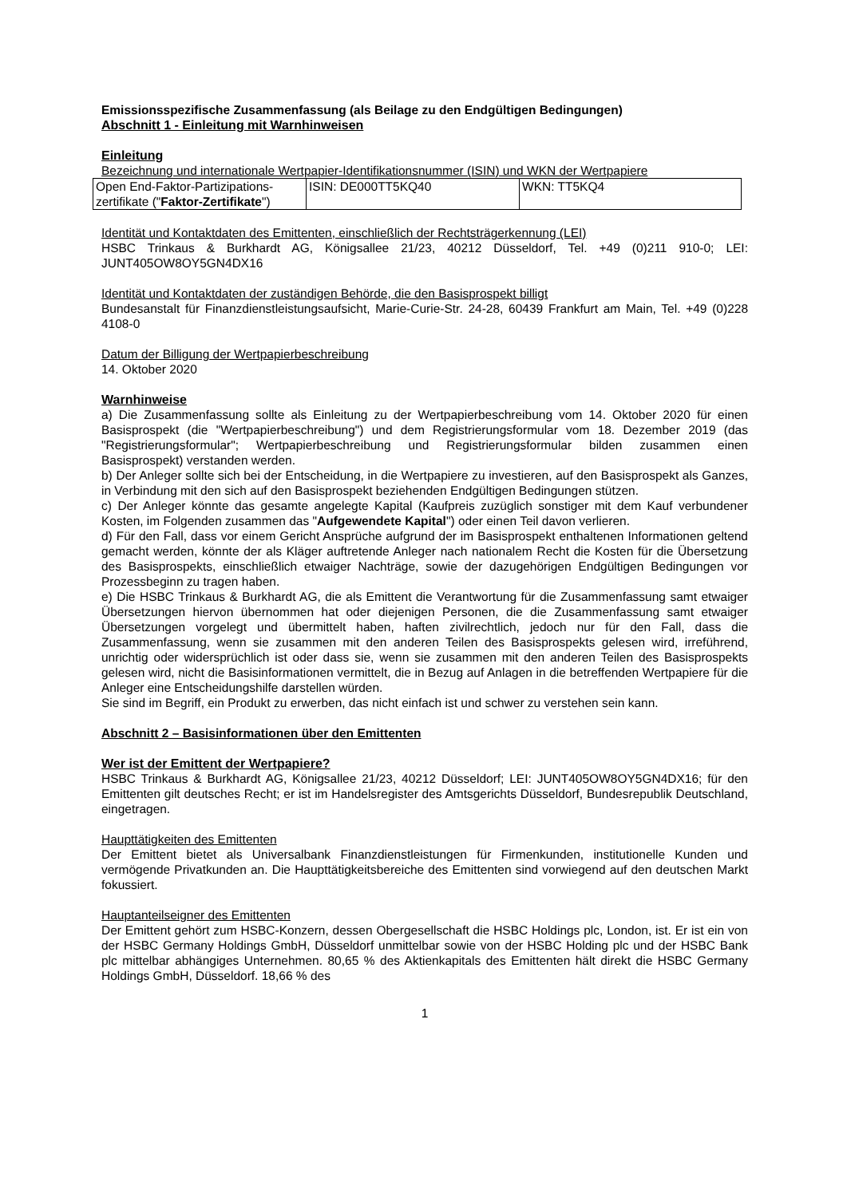Emissionsspezifische Zusammenfassung (als Beilage zu den Endgültigen Bedingungen)
Abschnitt 1 - Einleitung mit Warnhinweisen
Einleitung
Bezeichnung und internationale Wertpapier-Identifikationsnummer (ISIN) und WKN der Wertpapiere
| Open End-Faktor-Partizipations-zertifikate (" Faktor-Zertifikate ") | ISIN: DE000TT5KQ40 | WKN: TT5KQ4 |
Identität und Kontaktdaten des Emittenten, einschließlich der Rechtsträgerkennung (LEI)
HSBC Trinkaus & Burkhardt AG, Königsallee 21/23, 40212 Düsseldorf, Tel. +49 (0)211 910-0; LEI: JUNT405OW8OY5GN4DX16
Identität und Kontaktdaten der zuständigen Behörde, die den Basisprospekt billigt
Bundesanstalt für Finanzdienstleistungsaufsicht, Marie-Curie-Str. 24-28, 60439 Frankfurt am Main, Tel. +49 (0)228 4108-0
Datum der Billigung der Wertpapierbeschreibung
14. Oktober 2020
Warnhinweise
a) Die Zusammenfassung sollte als Einleitung zu der Wertpapierbeschreibung vom 14. Oktober 2020 für einen Basisprospekt (die "Wertpapierbeschreibung") und dem Registrierungsformular vom 18. Dezember 2019 (das "Registrierungsformular"; Wertpapierbeschreibung und Registrierungsformular bilden zusammen einen Basisprospekt) verstanden werden.
b) Der Anleger sollte sich bei der Entscheidung, in die Wertpapiere zu investieren, auf den Basisprospekt als Ganzes, in Verbindung mit den sich auf den Basisprospekt beziehenden Endgültigen Bedingungen stützen.
c) Der Anleger könnte das gesamte angelegte Kapital (Kaufpreis zuzüglich sonstiger mit dem Kauf verbundener Kosten, im Folgenden zusammen das "Aufgewendete Kapital") oder einen Teil davon verlieren.
d) Für den Fall, dass vor einem Gericht Ansprüche aufgrund der im Basisprospekt enthaltenen Informationen geltend gemacht werden, könnte der als Kläger auftretende Anleger nach nationalem Recht die Kosten für die Übersetzung des Basisprospekts, einschließlich etwaiger Nachträge, sowie der dazugehörigen Endgültigen Bedingungen vor Prozessbeginn zu tragen haben.
e) Die HSBC Trinkaus & Burkhardt AG, die als Emittent die Verantwortung für die Zusammenfassung samt etwaiger Übersetzungen hiervon übernommen hat oder diejenigen Personen, die die Zusammenfassung samt etwaiger Übersetzungen vorgelegt und übermittelt haben, haften zivilrechtlich, jedoch nur für den Fall, dass die Zusammenfassung, wenn sie zusammen mit den anderen Teilen des Basisprospekts gelesen wird, irreführend, unrichtig oder widersprüchlich ist oder dass sie, wenn sie zusammen mit den anderen Teilen des Basisprospekts gelesen wird, nicht die Basisinformationen vermittelt, die in Bezug auf Anlagen in die betreffenden Wertpapiere für die Anleger eine Entscheidungshilfe darstellen würden.
Sie sind im Begriff, ein Produkt zu erwerben, das nicht einfach ist und schwer zu verstehen sein kann.
Abschnitt 2 – Basisinformationen über den Emittenten
Wer ist der Emittent der Wertpapiere?
HSBC Trinkaus & Burkhardt AG, Königsallee 21/23, 40212 Düsseldorf; LEI: JUNT405OW8OY5GN4DX16; für den Emittenten gilt deutsches Recht; er ist im Handelsregister des Amtsgerichts Düsseldorf, Bundesrepublik Deutschland, eingetragen.
Haupttätigkeiten des Emittenten
Der Emittent bietet als Universalbank Finanzdienstleistungen für Firmenkunden, institutionelle Kunden und vermögende Privatkunden an. Die Haupttätigkeitsbereiche des Emittenten sind vorwiegend auf den deutschen Markt fokussiert.
Hauptanteilseigner des Emittenten
Der Emittent gehört zum HSBC-Konzern, dessen Obergesellschaft die HSBC Holdings plc, London, ist. Er ist ein von der HSBC Germany Holdings GmbH, Düsseldorf unmittelbar sowie von der HSBC Holding plc und der HSBC Bank plc mittelbar abhängiges Unternehmen. 80,65 % des Aktienkapitals des Emittenten hält direkt die HSBC Germany Holdings GmbH, Düsseldorf. 18,66 % des
1